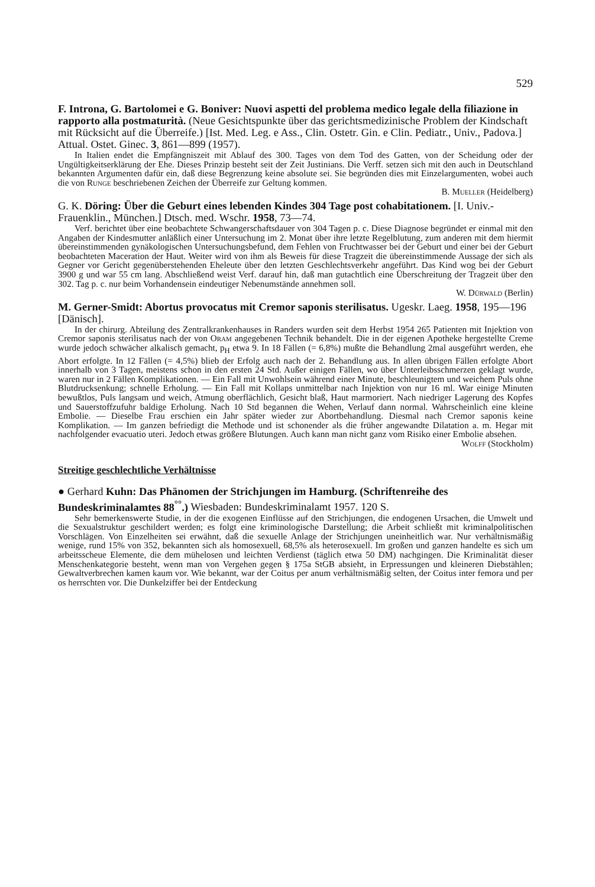529
F. Introna, G. Bartolomei e G. Boniver: Nuovi aspetti del problema medico legale della filiazione in rapporto alla postmaturità. (Neue Gesichtspunkte über das gerichtsmedizinische Problem der Kindschaft mit Rücksicht auf die Überreife.) [Ist. Med. Leg. e Ass., Clin. Ostetr. Gin. e Clin. Pediatr., Univ., Padova.] Attual. Ostet. Ginec. 3, 861—899 (1957).
In Italien endet die Empfängniszeit mit Ablauf des 300. Tages von dem Tod des Gatten, von der Scheidung oder der Ungültigkeitserklärung der Ehe. Dieses Prinzip besteht seit der Zeit Justinians. Die Verff. setzen sich mit den auch in Deutschland bekannten Argumenten dafür ein, daß diese Begrenzung keine absolute sei. Sie begründen dies mit Einzelargumenten, wobei auch die von Runge beschriebenen Zeichen der Überreife zur Geltung kommen.
B. Mueller (Heidelberg)
G. K. Döring: Über die Geburt eines lebenden Kindes 304 Tage post cohabitationem. [I. Univ.-Frauenklin., München.] Dtsch. med. Wschr. 1958, 73—74.
Verf. berichtet über eine beobachtete Schwangerschaftsdauer von 304 Tagen p. c. Diese Diagnose begründet er einmal mit den Angaben der Kindesmutter anläßlich einer Untersuchung im 2. Monat über ihre letzte Regelblutung, zum anderen mit dem hiermit übereinstimmenden gynäkologischen Untersuchungsbefund, dem Fehlen von Fruchtwasser bei der Geburt und einer bei der Geburt beobachteten Maceration der Haut. Weiter wird von ihm als Beweis für diese Tragzeit die übereinstimmende Aussage der sich als Gegner vor Gericht gegenüberstehenden Eheleute über den letzten Geschlechtsverkehr angeführt. Das Kind wog bei der Geburt 3900 g und war 55 cm lang. Abschließend weist Verf. darauf hin, daß man gutachtlich eine Überschreitung der Tragzeit über den 302. Tag p. c. nur beim Vorhandensein eindeutiger Nebenumstände annehmen soll.
W. Dürwald (Berlin)
M. Gerner-Smidt: Abortus provocatus mit Cremor saponis sterilisatus. Ugeskr. Laeg. 1958, 195—196 [Dänisch].
In der chirurg. Abteilung des Zentralkrankenhauses in Randers wurden seit dem Herbst 1954 265 Patienten mit Injektion von Cremor saponis sterilisatus nach der von Oram angegebenen Technik behandelt. Die in der eigenen Apotheke hergestellte Creme wurde jedoch schwächer alkalisch gemacht, p<sub>H</sub> etwa 9. In 18 Fällen (= 6,8%) mußte die Behandlung 2mal ausgeführt werden, ehe Abort erfolgte. In 12 Fällen (= 4,5%) blieb der Erfolg auch nach der 2. Behandlung aus. In allen übrigen Fällen erfolgte Abort innerhalb von 3 Tagen, meistens schon in den ersten 24 Std. Außer einigen Fällen, wo über Unterleibsschmerzen geklagt wurde, waren nur in 2 Fällen Komplikationen. — Ein Fall mit Unwohlsein während einer Minute, beschleunigtem und weichem Puls ohne Blutdrucksenkung; schnelle Erholung. — Ein Fall mit Kollaps unmittelbar nach Injektion von nur 16 ml. War einige Minuten bewußtlos, Puls langsam und weich, Atmung oberflächlich, Gesicht blaß, Haut marmoriert. Nach niedriger Lagerung des Kopfes und Sauerstoffzufuhr baldige Erholung. Nach 10 Std begannen die Wehen, Verlauf dann normal. Wahrscheinlich eine kleine Embolie. — Dieselbe Frau erschien ein Jahr später wieder zur Abortbehandlung. Diesmal nach Cremor saponis keine Komplikation. — Im ganzen befriedigt die Methode und ist schonender als die früher angewandte Dilatation a. m. Hegar mit nachfolgender evacuatio uteri. Jedoch etwas größere Blutungen. Auch kann man nicht ganz vom Risiko einer Embolie absehen.
Wolff (Stockholm)
Streitige geschlechtliche Verhältnisse
● Gerhard Kuhn: Das Phänomen der Strichjungen im Hamburg. (Schriftenreihe des Bundeskriminalamtes 88<sup>°°</sup>.) Wiesbaden: Bundeskriminalamt 1957. 120 S.
Sehr bemerkenswerte Studie, in der die exogenen Einflüsse auf den Strichjungen, die endogenen Ursachen, die Umwelt und die Sexualstruktur geschildert werden; es folgt eine kriminologische Darstellung; die Arbeit schließt mit kriminalpolitischen Vorschlägen. Von Einzelheiten sei erwähnt, daß die sexuelle Anlage der Strichjungen uneinheitlich war. Nur verhältnismäßig wenige, rund 15% von 352, bekannten sich als homosexuell, 68,5% als heterosexuell. Im großen und ganzen handelte es sich um arbeitsscheue Elemente, die dem mühelosen und leichten Verdienst (täglich etwa 50 DM) nachgingen. Die Kriminalität dieser Menschenkategorie besteht, wenn man von Vergehen gegen § 175a StGB absieht, in Erpressungen und kleineren Diebstählen; Gewaltverbrechen kamen kaum vor. Wie bekannt, war der Coitus per anum verhältnismäßig selten, der Coitus inter femora und per os herrschten vor. Die Dunkelziffer bei der Entdeckung